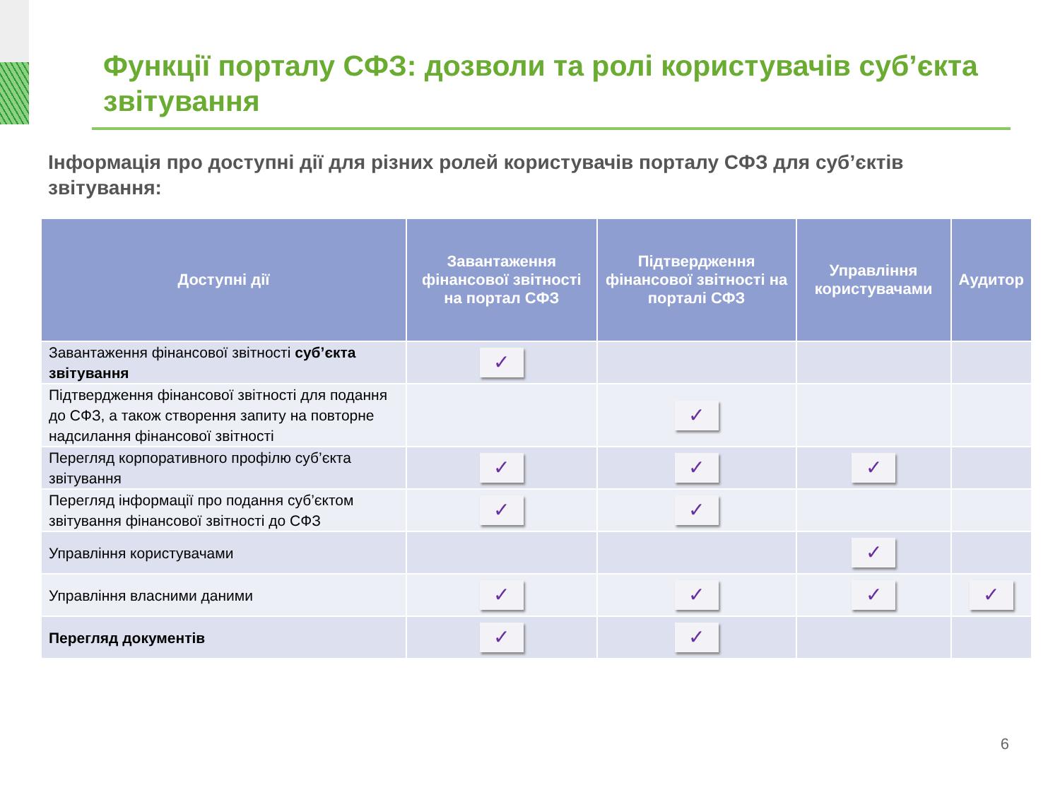Функції порталу СФЗ: дозволи та ролі користувачів суб’єкта звітування
Інформація про доступні дії для різних ролей користувачів порталу СФЗ для суб’єктів звітування:
| Доступні дії | Завантаження фінансової звітності на портал СФЗ | Підтвердження фінансової звітності на порталі СФЗ | Управління користувачами | Аудитор |
| --- | --- | --- | --- | --- |
| Завантаження фінансової звітності суб’єкта звітування | ✓ | | | |
| Підтвердження фінансової звітності для подання до СФЗ, а також створення запиту на повторне надсилання фінансової звітності | | ✓ | | |
| Перегляд корпоративного профілю суб’єкта звітування | ✓ | ✓ | ✓ | |
| Перегляд інформації про подання суб’єктом звітування фінансової звітності до СФЗ | ✓ | ✓ | | |
| Управління користувачами | | | ✓ | |
| Управління власними даними | ✓ | ✓ | ✓ | ✓ |
| Перегляд документів | ✓ | ✓ | | |
6